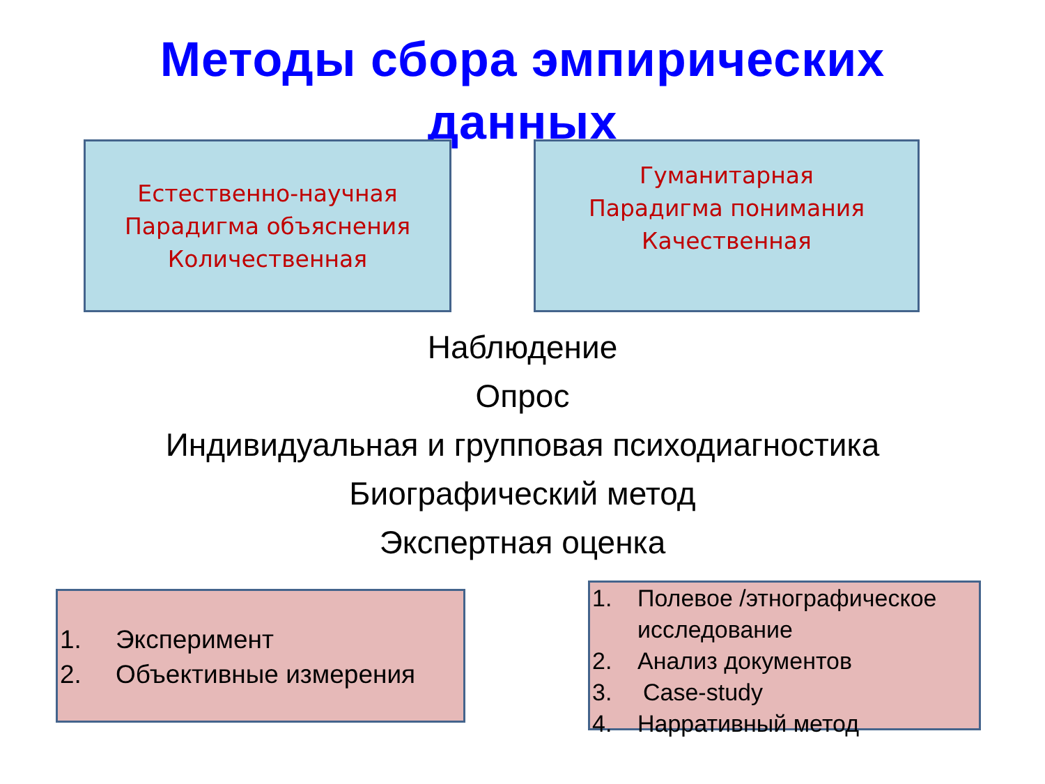Методы сбора эмпирических
данных
Естественно-научная
Парадигма объяснения
Количественная
Гуманитарная
Парадигма понимания
Качественная
Наблюдение
Опрос
Индивидуальная и групповая психодиагностика
Биографический метод
Экспертная оценка
1. Эксперимент
2. Объективные измерения
1. Полевое /этнографическое исследование
2. Анализ документов
3. Case-study
4. Нарративный метод